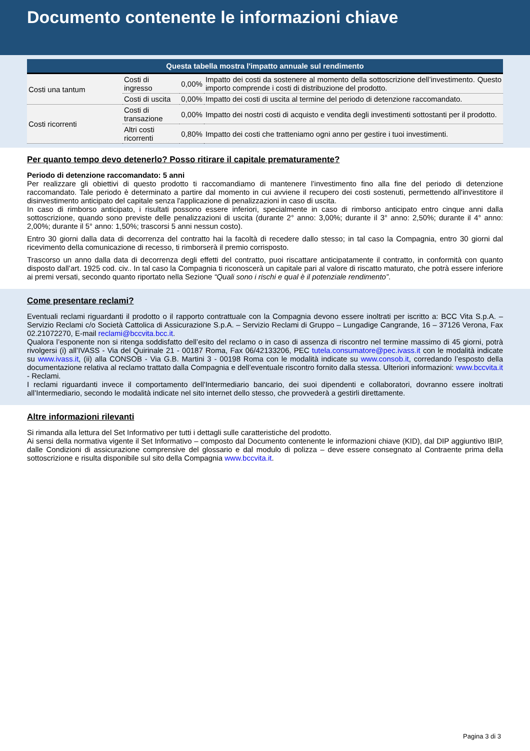Documento contenente le informazioni chiave
| Questa tabella mostra l'impatto annuale sul rendimento | | | |
| --- | --- | --- | --- |
| Costi una tantum | Costi di ingresso | 0,00% | Impatto dei costi da sostenere al momento della sottoscrizione dell’investimento. Questo importo comprende i costi di distribuzione del prodotto. |
| | Costi di uscita | 0,00% | Impatto dei costi di uscita al termine del periodo di detenzione raccomandato. |
| Costi ricorrenti | Costi di transazione | 0,00% | Impatto dei nostri costi di acquisto e vendita degli investimenti sottostanti per il prodotto. |
| | Altri costi ricorrenti | 0,80% | Impatto dei costi che tratteniamo ogni anno per gestire i tuoi investimenti. |
Per quanto tempo devo detenerlo? Posso ritirare il capitale prematuramente?
Periodo di detenzione raccomandato: 5 anni
Per realizzare gli obiettivi di questo prodotto ti raccomandiamo di mantenere l’investimento fino alla fine del periodo di detenzione raccomandato. Tale periodo è determinato a partire dal momento in cui avviene il recupero dei costi sostenuti, permettendo all'investitore il disinvestimento anticipato del capitale senza l'applicazione di penalizzazioni in caso di uscita.
In caso di rimborso anticipato, i risultati possono essere inferiori, specialmente in caso di rimborso anticipato entro cinque anni dalla sottoscrizione, quando sono previste delle penalizzazioni di uscita (durante 2° anno: 3,00%; durante il 3° anno: 2,50%; durante il 4° anno: 2,00%; durante il 5° anno: 1,50%; trascorsi 5 anni nessun costo).
Entro 30 giorni dalla data di decorrenza del contratto hai la facoltà di recedere dallo stesso; in tal caso la Compagnia, entro 30 giorni dal ricevimento della comunicazione di recesso, ti rimborserà il premio corrisposto.
Trascorso un anno dalla data di decorrenza degli effetti del contratto, puoi riscattare anticipatamente il contratto, in conformità con quanto disposto dall’art. 1925 cod. civ.. In tal caso la Compagnia ti riconoscerà un capitale pari al valore di riscatto maturato, che potrà essere inferiore ai premi versati, secondo quanto riportato nella Sezione “Quali sono i rischi e qual è il potenziale rendimento”.
Come presentare reclami?
Eventuali reclami riguardanti il prodotto o il rapporto contrattuale con la Compagnia devono essere inoltrati per iscritto a: BCC Vita S.p.A. – Servizio Reclami c/o Società Cattolica di Assicurazione S.p.A. – Servizio Reclami di Gruppo – Lungadige Cangrande, 16 – 37126 Verona, Fax 02.21072270, E-mail reclami@bccvita.bcc.it.
Qualora l’esponente non si ritenga soddisfatto dell’esito del reclamo o in caso di assenza di riscontro nel termine massimo di 45 giorni, potrà rivolgersi (i) all’IVASS - Via del Quirinale 21 - 00187 Roma, Fax 06/42133206, PEC tutela.consumatore@pec.ivass.it con le modalità indicate su www.ivass.it, (ii) alla CONSOB - Via G.B. Martini 3 - 00198 Roma con le modalità indicate su www.consob.it, corredando l’esposto della documentazione relativa al reclamo trattato dalla Compagnia e dell’eventuale riscontro fornito dalla stessa. Ulteriori informazioni: www.bccvita.it - Reclami.
I reclami riguardanti invece il comportamento dell'Intermediario bancario, dei suoi dipendenti e collaboratori, dovranno essere inoltrati all’Intermediario, secondo le modalità indicate nel sito internet dello stesso, che provvederà a gestirli direttamente.
Altre informazioni rilevanti
Si rimanda alla lettura del Set Informativo per tutti i dettagli sulle caratteristiche del prodotto.
Ai sensi della normativa vigente il Set Informativo – composto dal Documento contenente le informazioni chiave (KID), dal DIP aggiuntivo IBIP, dalle Condizioni di assicurazione comprensive del glossario e dal modulo di polizza – deve essere consegnato al Contraente prima della sottoscrizione e risulta disponibile sul sito della Compagnia www.bccvita.it.
Pagina 3 di 3